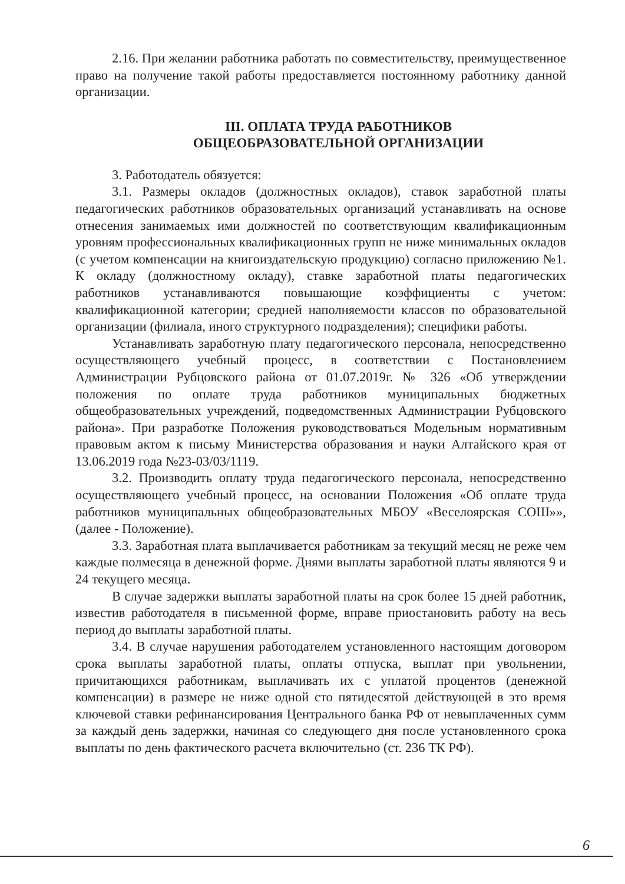2.16. При желании работника работать по совместительству, преимущественное право на получение такой работы предоставляется постоянному работнику данной организации.
III. ОПЛАТА ТРУДА РАБОТНИКОВ
ОБЩЕОБРАЗОВАТЕЛЬНОЙ ОРГАНИЗАЦИИ
3. Работодатель обязуется:
3.1. Размеры окладов (должностных окладов), ставок заработной платы педагогических работников образовательных организаций устанавливать на основе отнесения занимаемых ими должностей по соответствующим квалификационным уровням профессиональных квалификационных групп не ниже минимальных окладов (с учетом компенсации на книгоиздательскую продукцию) согласно приложению №1. К окладу (должностному окладу), ставке заработной платы педагогических работников устанавливаются повышающие коэффициенты с учетом: квалификационной категории; средней наполняемости классов по образовательной организации (филиала, иного структурного подразделения); специфики работы.
Устанавливать заработную плату педагогического персонала, непосредственно осуществляющего учебный процесс, в соответствии с Постановлением Администрации Рубцовского района от 01.07.2019г. № 326 «Об утверждении положения по оплате труда работников муниципальных бюджетных общеобразовательных учреждений, подведомственных Администрации Рубцовского района». При разработке Положения руководствоваться Модельным нормативным правовым актом к письму Министерства образования и науки Алтайского края от 13.06.2019 года №23-03/03/1119.
3.2. Производить оплату труда педагогического персонала, непосредственно осуществляющего учебный процесс, на основании Положения «Об оплате труда работников муниципальных общеобразовательных МБОУ «Веселоярская СОШ»», (далее - Положение).
3.3. Заработная плата выплачивается работникам за текущий месяц не реже чем каждые полмесяца в денежной форме. Днями выплаты заработной платы являются 9 и 24 текущего месяца.
В случае задержки выплаты заработной платы на срок более 15 дней работник, известив работодателя в письменной форме, вправе приостановить работу на весь период до выплаты заработной платы.
3.4. В случае нарушения работодателем установленного настоящим договором срока выплаты заработной платы, оплаты отпуска, выплат при увольнении, причитающихся работникам, выплачивать их с уплатой процентов (денежной компенсации) в размере не ниже одной сто пятидесятой действующей в это время ключевой ставки рефинансирования Центрального банка РФ от невыплаченных сумм за каждый день задержки, начиная со следующего дня после установленного срока выплаты по день фактического расчета включительно (ст. 236 ТК РФ).
6